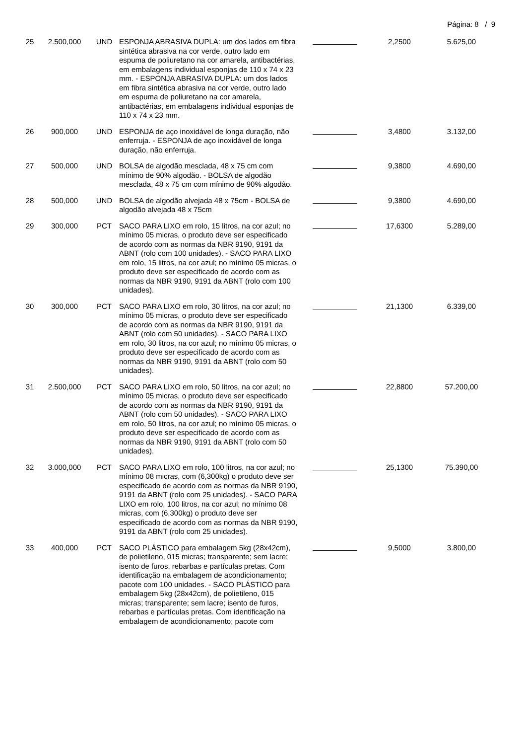Página: 8 / 9
| 25 | 2.500,000 | UND | ESPONJA ABRASIVA DUPLA: um dos lados em fibra sintética abrasiva na cor verde, outro lado em espuma de poliuretano na cor amarela, antibactérias, em embalagens individual esponjas de 110 x 74 x 23 mm. - ESPONJA ABRASIVA DUPLA: um dos lados em fibra sintética abrasiva na cor verde, outro lado em espuma de poliuretano na cor amarela, antibactérias, em embalagens individual esponjas de 110 x 74 x 23 mm. | | 2,2500 | 5.625,00 |
| 26 | 900,000 | UND | ESPONJA de aço inoxidável de longa duração, não enferruja. - ESPONJA de aço inoxidável de longa duração, não enferruja. | | 3,4800 | 3.132,00 |
| 27 | 500,000 | UND | BOLSA de algodão mesclada, 48 x 75 cm com mínimo de 90% algodão. - BOLSA de algodão mesclada, 48 x 75 cm com mínimo de 90% algodão. | | 9,3800 | 4.690,00 |
| 28 | 500,000 | UND | BOLSA de algodão alvejada 48 x 75cm - BOLSA de algodão alvejada 48 x 75cm | | 9,3800 | 4.690,00 |
| 29 | 300,000 | PCT | SACO PARA LIXO em rolo, 15 litros, na cor azul; no mínimo 05 micras, o produto deve ser especificado de acordo com as normas da NBR 9190, 9191 da ABNT (rolo com 100 unidades). - SACO PARA LIXO em rolo, 15 litros, na cor azul; no mínimo 05 micras, o produto deve ser especificado de acordo com as normas da NBR 9190, 9191 da ABNT (rolo com 100 unidades). | | 17,6300 | 5.289,00 |
| 30 | 300,000 | PCT | SACO PARA LIXO em rolo, 30 litros, na cor azul; no mínimo 05 micras, o produto deve ser especificado de acordo com as normas da NBR 9190, 9191 da ABNT (rolo com 50 unidades). - SACO PARA LIXO em rolo, 30 litros, na cor azul; no mínimo 05 micras, o produto deve ser especificado de acordo com as normas da NBR 9190, 9191 da ABNT (rolo com 50 unidades). | | 21,1300 | 6.339,00 |
| 31 | 2.500,000 | PCT | SACO PARA LIXO em rolo, 50 litros, na cor azul; no mínimo 05 micras, o produto deve ser especificado de acordo com as normas da NBR 9190, 9191 da ABNT (rolo com 50 unidades). - SACO PARA LIXO em rolo, 50 litros, na cor azul; no mínimo 05 micras, o produto deve ser especificado de acordo com as normas da NBR 9190, 9191 da ABNT (rolo com 50 unidades). | | 22,8800 | 57.200,00 |
| 32 | 3.000,000 | PCT | SACO PARA LIXO em rolo, 100 litros, na cor azul; no mínimo 08 micras, com (6,300kg) o produto deve ser especificado de acordo com as normas da NBR 9190, 9191 da ABNT (rolo com 25 unidades). - SACO PARA LIXO em rolo, 100 litros, na cor azul; no mínimo 08 micras, com (6,300kg) o produto deve ser especificado de acordo com as normas da NBR 9190, 9191 da ABNT (rolo com 25 unidades). | | 25,1300 | 75.390,00 |
| 33 | 400,000 | PCT | SACO PLÁSTICO para embalagem 5kg (28x42cm), de polietileno, 015 micras; transparente; sem lacre; isento de furos, rebarbas e partículas pretas. Com identificação na embalagem de acondicionamento; pacote com 100 unidades. - SACO PLÁSTICO para embalagem 5kg (28x42cm), de polietileno, 015 micras; transparente; sem lacre; isento de furos, rebarbas e partículas pretas. Com identificação na embalagem de acondicionamento; pacote com | | 9,5000 | 3.800,00 |